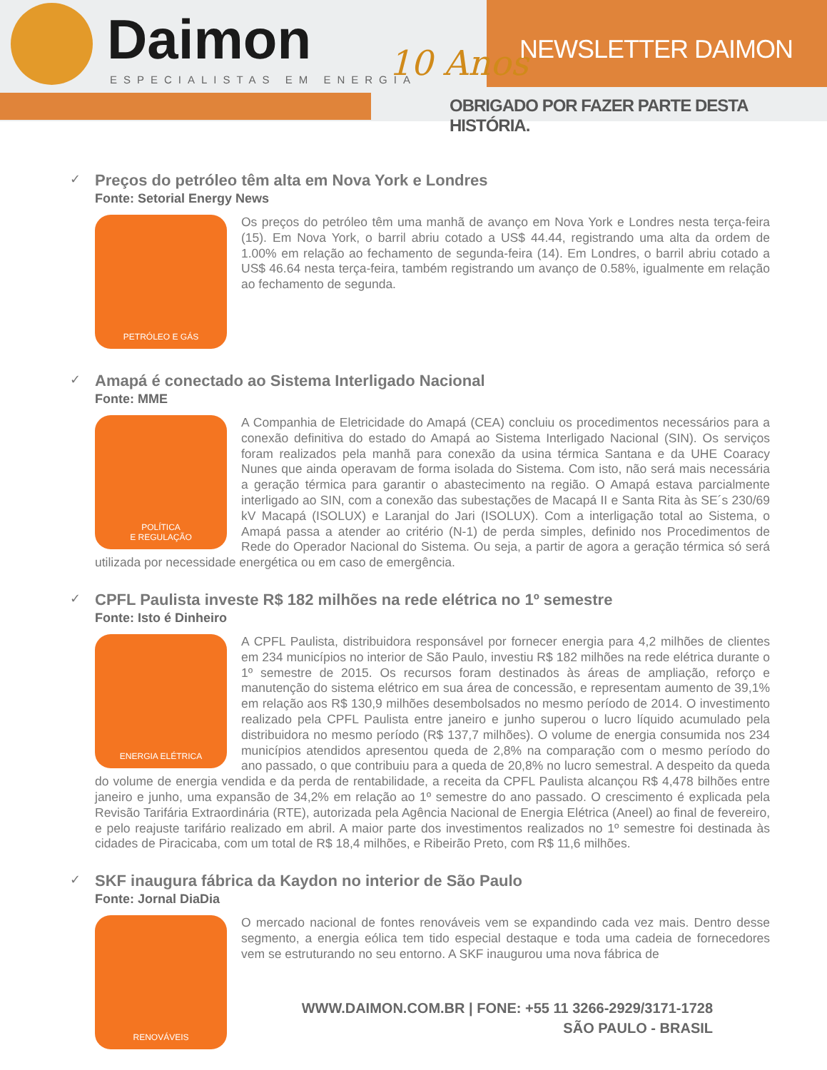Daimon
ESPECIALISTAS EM ENERGIA 10 Anos NEWSLETTER DAIMON
OBRIGADO POR FAZER PARTE DESTA HISTÓRIA.
✓ Preços do petróleo têm alta em Nova York e Londres
Fonte: Setorial Energy News
PETRÓLEO E GÁS
Os preços do petróleo têm uma manhã de avanço em Nova York e Londres nesta terça-feira (15). Em Nova York, o barril abriu cotado a US$ 44.44, registrando uma alta da ordem de 1.00% em relação ao fechamento de segunda-feira (14). Em Londres, o barril abriu cotado a US$ 46.64 nesta terça-feira, também registrando um avanço de 0.58%, igualmente em relação ao fechamento de segunda.
✓ Amapá é conectado ao Sistema Interligado Nacional
Fonte: MME
POLÍTICA
E REGULAÇÃO
A Companhia de Eletricidade do Amapá (CEA) concluiu os procedimentos necessários para a conexão definitiva do estado do Amapá ao Sistema Interligado Nacional (SIN). Os serviços foram realizados pela manhã para conexão da usina térmica Santana e da UHE Coaracy Nunes que ainda operavam de forma isolada do Sistema. Com isto, não será mais necessária a geração térmica para garantir o abastecimento na região. O Amapá estava parcialmente interligado ao SIN, com a conexão das subestações de Macapá II e Santa Rita às SE´s 230/69 kV Macapá (ISOLUX) e Laranjal do Jari (ISOLUX). Com a interligação total ao Sistema, o Amapá passa a atender ao critério (N-1) de perda simples, definido nos Procedimentos de Rede do Operador Nacional do Sistema. Ou seja, a partir de agora a geração térmica só será utilizada por necessidade energética ou em caso de emergência.
✓ CPFL Paulista investe R$ 182 milhões na rede elétrica no 1º semestre
Fonte: Isto é Dinheiro
ENERGIA ELÉTRICA
A CPFL Paulista, distribuidora responsável por fornecer energia para 4,2 milhões de clientes em 234 municípios no interior de São Paulo, investiu R$ 182 milhões na rede elétrica durante o 1º semestre de 2015. Os recursos foram destinados às áreas de ampliação, reforço e manutenção do sistema elétrico em sua área de concessão, e representam aumento de 39,1% em relação aos R$ 130,9 milhões desembolsados no mesmo período de 2014. O investimento realizado pela CPFL Paulista entre janeiro e junho superou o lucro líquido acumulado pela distribuidora no mesmo período (R$ 137,7 milhões). O volume de energia consumida nos 234 municípios atendidos apresentou queda de 2,8% na comparação com o mesmo período do ano passado, o que contribuiu para a queda de 20,8% no lucro semestral. A despeito da queda do volume de energia vendida e da perda de rentabilidade, a receita da CPFL Paulista alcançou R$ 4,478 bilhões entre janeiro e junho, uma expansão de 34,2% em relação ao 1º semestre do ano passado. O crescimento é explicada pela Revisão Tarifária Extraordinária (RTE), autorizada pela Agência Nacional de Energia Elétrica (Aneel) ao final de fevereiro, e pelo reajuste tarifário realizado em abril. A maior parte dos investimentos realizados no 1º semestre foi destinada às cidades de Piracicaba, com um total de R$ 18,4 milhões, e Ribeirão Preto, com R$ 11,6 milhões.
✓ SKF inaugura fábrica da Kaydon no interior de São Paulo
Fonte: Jornal DiaDia
RENOVÁVEIS
O mercado nacional de fontes renováveis vem se expandindo cada vez mais. Dentro desse segmento, a energia eólica tem tido especial destaque e toda uma cadeia de fornecedores vem se estruturando no seu entorno. A SKF inaugurou uma nova fábrica de
WWW.DAIMON.COM.BR | FONE: +55 11 3266-2929/3171-1728
SÃO PAULO - BRASIL